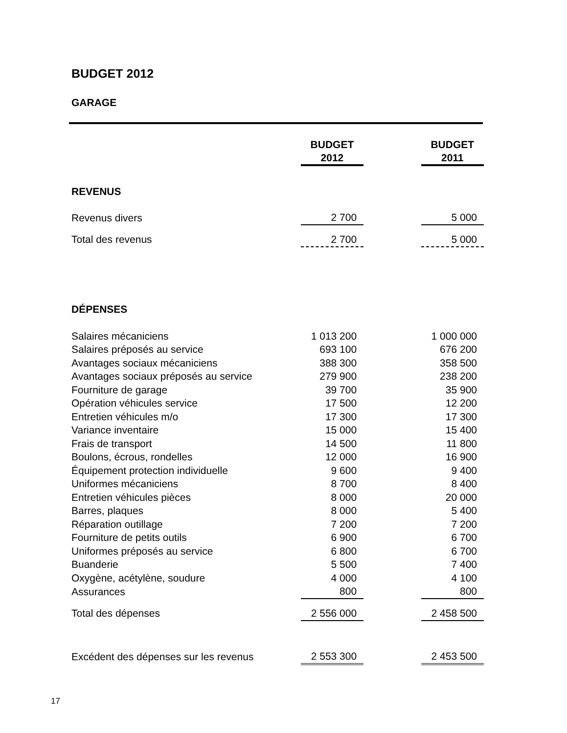BUDGET 2012
GARAGE
| | BUDGET 2012 | | BUDGET 2011 |
| REVENUS | | | |
| Revenus divers | 2 700 | | 5 000 |
| Total des revenus | 2 700 | | 5 000 |
| DÉPENSES | | | |
| Salaires mécaniciens | 1 013 200 | | 1 000 000 |
| Salaires préposés au service | 693 100 | | 676 200 |
| Avantages sociaux mécaniciens | 388 300 | | 358 500 |
| Avantages sociaux préposés au service | 279 900 | | 238 200 |
| Fourniture de garage | 39 700 | | 35 900 |
| Opération véhicules service | 17 500 | | 12 200 |
| Entretien véhicules m/o | 17 300 | | 17 300 |
| Variance inventaire | 15 000 | | 15 400 |
| Frais de transport | 14 500 | | 11 800 |
| Boulons, écrous, rondelles | 12 000 | | 16 900 |
| Équipement protection individuelle | 9 600 | | 9 400 |
| Uniformes mécaniciens | 8 700 | | 8 400 |
| Entretien véhicules pièces | 8 000 | | 20 000 |
| Barres, plaques | 8 000 | | 5 400 |
| Réparation outillage | 7 200 | | 7 200 |
| Fourniture de petits outils | 6 900 | | 6 700 |
| Uniformes préposés au service | 6 800 | | 6 700 |
| Buanderie | 5 500 | | 7 400 |
| Oxygène, acétylène, soudure | 4 000 | | 4 100 |
| Assurances | 800 | | 800 |
| Total des dépenses | 2 556 000 | | 2 458 500 |
| Excédent des dépenses sur les revenus | 2 553 300 | | 2 453 500 |
17